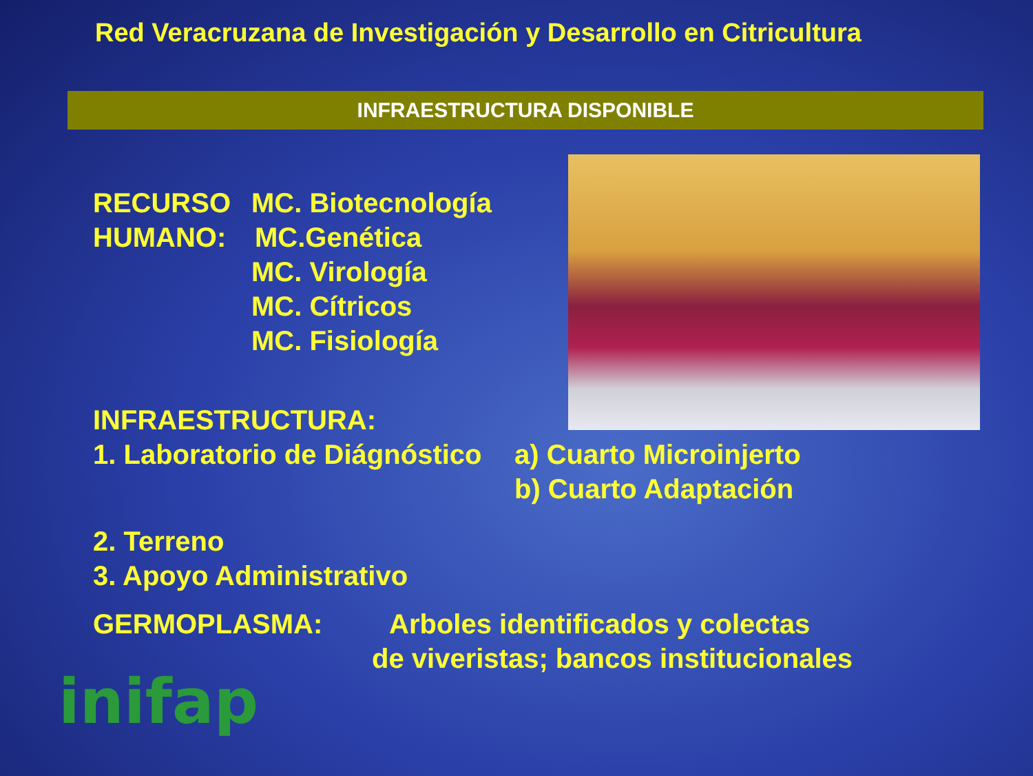Red Veracruzana de Investigación y Desarrollo en Citricultura
INFRAESTRUCTURA DISPONIBLE
RECURSO MC. Biotecnología
HUMANO: MC.Genética
MC. Virología
MC. Cítricos
MC. Fisiología
INFRAESTRUCTURA:
1. Laboratorio de Diágnóstico a) Cuarto Microinjerto
b) Cuarto Adaptación
2. Terreno
3. Apoyo Administrativo
GERMOPLASMA: Arboles identificados y colectas
de viveristas; bancos institucionales
inifap